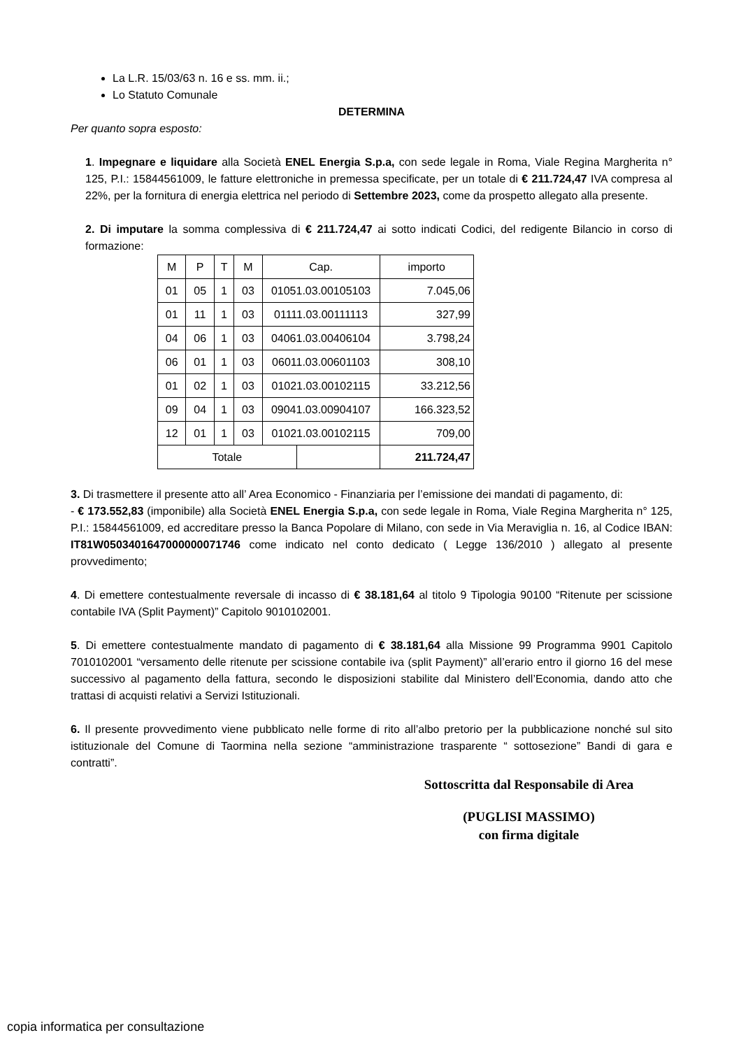La L.R. 15/03/63 n. 16 e ss. mm. ii.;
Lo Statuto Comunale
DETERMINA
Per quanto sopra esposto:
1. Impegnare e liquidare alla Società ENEL Energia S.p.a, con sede legale in Roma, Viale Regina Margherita n° 125, P.I.: 15844561009, le fatture elettroniche in premessa specificate, per un totale di € 211.724,47 IVA compresa al 22%, per la fornitura di energia elettrica nel periodo di Settembre 2023, come da prospetto allegato alla presente.
2. Di imputare la somma complessiva di € 211.724,47 ai sotto indicati Codici, del redigente Bilancio in corso di formazione:
| M | P | T | M | Cap. | | importo |
| 01 | 05 | 1 | 03 | 01051.03.00105103 | | 7.045,06 |
| 01 | 11 | 1 | 03 | 01111.03.00111113 | | 327,99 |
| 04 | 06 | 1 | 03 | 04061.03.00406104 | | 3.798,24 |
| 06 | 01 | 1 | 03 | 06011.03.00601103 | | 308,10 |
| 01 | 02 | 1 | 03 | 01021.03.00102115 | | 33.212,56 |
| 09 | 04 | 1 | 03 | 09041.03.00904107 | | 166.323,52 |
| 12 | 01 | 1 | 03 | 01021.03.00102115 | | 709,00 |
| Totale | | | | | | 211.724,47 |
3. Di trasmettere il presente atto all’ Area Economico - Finanziaria per l’emissione dei mandati di pagamento, di:
- € 173.552,83 (imponibile) alla Società ENEL Energia S.p.a, con sede legale in Roma, Viale Regina Margherita n° 125, P.I.: 15844561009, ed accreditare presso la Banca Popolare di Milano, con sede in Via Meraviglia n. 16, al Codice IBAN: IT81W0503401647000000071746 come indicato nel conto dedicato ( Legge 136/2010 ) allegato al presente provvedimento;
4. Di emettere contestualmente reversale di incasso di € 38.181,64 al titolo 9 Tipologia 90100 “Ritenute per scissione contabile IVA (Split Payment)” Capitolo 9010102001.
5. Di emettere contestualmente mandato di pagamento di € 38.181,64 alla Missione 99 Programma 9901 Capitolo 7010102001 “versamento delle ritenute per scissione contabile iva (split Payment)” all’erario entro il giorno 16 del mese successivo al pagamento della fattura, secondo le disposizioni stabilite dal Ministero dell’Economia, dando atto che trattasi di acquisti relativi a Servizi Istituzionali.
6. Il presente provvedimento viene pubblicato nelle forme di rito all’albo pretorio per la pubblicazione nonché sul sito istituzionale del Comune di Taormina nella sezione “amministrazione trasparente “ sottosezione” Bandi di gara e contratti”.
Sottoscritta dal Responsabile di Area
(PUGLISI MASSIMO)
con firma digitale
copia informatica per consultazione